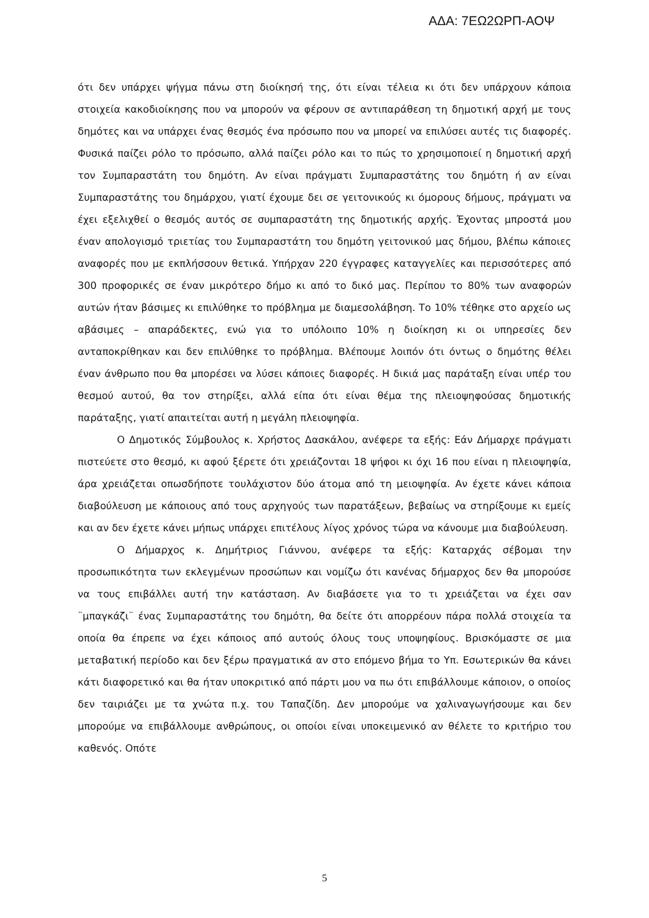ΑΔΑ: 7ΕΩ2ΩΡΠ-ΑΟΨ
ότι δεν υπάρχει ψήγμα πάνω στη διοίκησή της, ότι είναι τέλεια κι ότι δεν υπάρχουν κάποια στοιχεία κακοδιοίκησης που να μπορούν να φέρουν σε αντιπαράθεση τη δημοτική αρχή με τους δημότες και να υπάρχει ένας θεσμός ένα πρόσωπο που να μπορεί να επιλύσει αυτές τις διαφορές. Φυσικά παίζει ρόλο το πρόσωπο, αλλά παίζει ρόλο και το πώς το χρησιμοποιεί η δημοτική αρχή τον Συμπαραστάτη του δημότη. Αν είναι πράγματι Συμπαραστάτης του δημότη ή αν είναι Συμπαραστάτης του δημάρχου, γιατί έχουμε δει σε γειτονικούς κι όμορους δήμους, πράγματι να έχει εξελιχθεί ο θεσμός αυτός σε συμπαραστάτη της δημοτικής αρχής. Έχοντας μπροστά μου έναν απολογισμό τριετίας του Συμπαραστάτη του δημότη γειτονικού μας δήμου, βλέπω κάποιες αναφορές που με εκπλήσσουν θετικά. Υπήρχαν 220 έγγραφες καταγγελίες και περισσότερες από 300 προφορικές σε έναν μικρότερο δήμο κι από το δικό μας. Περίπου το 80% των αναφορών αυτών ήταν βάσιμες κι επιλύθηκε το πρόβλημα με διαμεσολάβηση. Το 10% τέθηκε στο αρχείο ως αβάσιμες – απαράδεκτες, ενώ για το υπόλοιπο 10% η διοίκηση κι οι υπηρεσίες δεν ανταποκρίθηκαν και δεν επιλύθηκε το πρόβλημα. Βλέπουμε λοιπόν ότι όντως ο δημότης θέλει έναν άνθρωπο που θα μπορέσει να λύσει κάποιες διαφορές. Η δικιά μας παράταξη είναι υπέρ του θεσμού αυτού, θα τον στηρίξει, αλλά είπα ότι είναι θέμα της πλειοψηφούσας δημοτικής παράταξης, γιατί απαιτείται αυτή η μεγάλη πλειοψηφία.
Ο Δημοτικός Σύμβουλος κ. Χρήστος Δασκάλου, ανέφερε τα εξής: Εάν Δήμαρχε πράγματι πιστεύετε στο θεσμό, κι αφού ξέρετε ότι χρειάζονται 18 ψήφοι κι όχι 16 που είναι η πλειοψηφία, άρα χρειάζεται οπωσδήποτε τουλάχιστον δύο άτομα από τη μειοψηφία. Αν έχετε κάνει κάποια διαβούλευση με κάποιους από τους αρχηγούς των παρατάξεων, βεβαίως να στηρίξουμε κι εμείς και αν δεν έχετε κάνει μήπως υπάρχει επιτέλους λίγος χρόνος τώρα να κάνουμε μια διαβούλευση.
Ο Δήμαρχος κ. Δημήτριος Γιάννου, ανέφερε τα εξής: Καταρχάς σέβομαι την προσωπικότητα των εκλεγμένων προσώπων και νομίζω ότι κανένας δήμαρχος δεν θα μπορούσε να τους επιβάλλει αυτή την κατάσταση. Αν διαβάσετε για το τι χρειάζεται να έχει σαν ¨μπαγκάζι¨ ένας Συμπαραστάτης του δημότη, θα δείτε ότι απορρέουν πάρα πολλά στοιχεία τα οποία θα έπρεπε να έχει κάποιος από αυτούς όλους τους υποψηφίους. Βρισκόμαστε σε μια μεταβατική περίοδο και δεν ξέρω πραγματικά αν στο επόμενο βήμα το Υπ. Εσωτερικών θα κάνει κάτι διαφορετικό και θα ήταν υποκριτικό από πάρτι μου να πω ότι επιβάλλουμε κάποιον, ο οποίος δεν ταιριάζει με τα χνώτα π.χ. του Ταπαζίδη. Δεν μπορούμε να χαλιναγωγήσουμε και δεν μπορούμε να επιβάλλουμε ανθρώπους, οι οποίοι είναι υποκειμενικό αν θέλετε το κριτήριο του καθενός. Οπότε
5